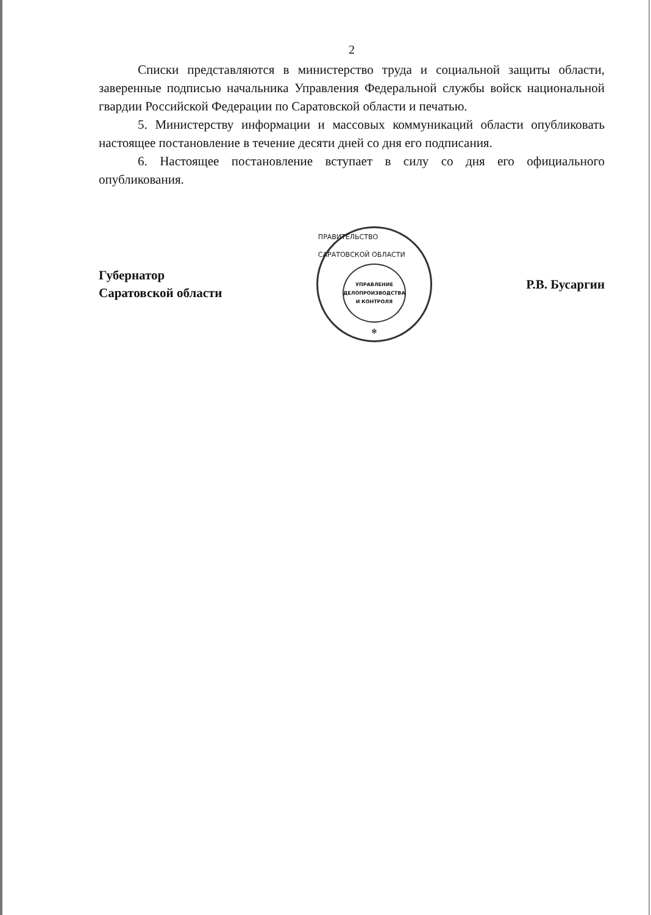2
Списки представляются в министерство труда и социальной защиты области, заверенные подписью начальника Управления Федеральной службы войск национальной гвардии Российской Федерации по Саратовской области и печатью.
5. Министерству информации и массовых коммуникаций области опубликовать настоящее постановление в течение десяти дней со дня его подписания.
6. Настоящее постановление вступает в силу со дня его официального опубликования.
Губернатор
Саратовской области
ПРАВИТЕЛЬСТВО САРАТОВСКОЙ ОБЛАСТИ
УПРАВЛЕНИЕ
ДЕЛОПРОИЗВОДСТВА
И КОНТРОЛЯ
✻
Р.В. Бусаргин